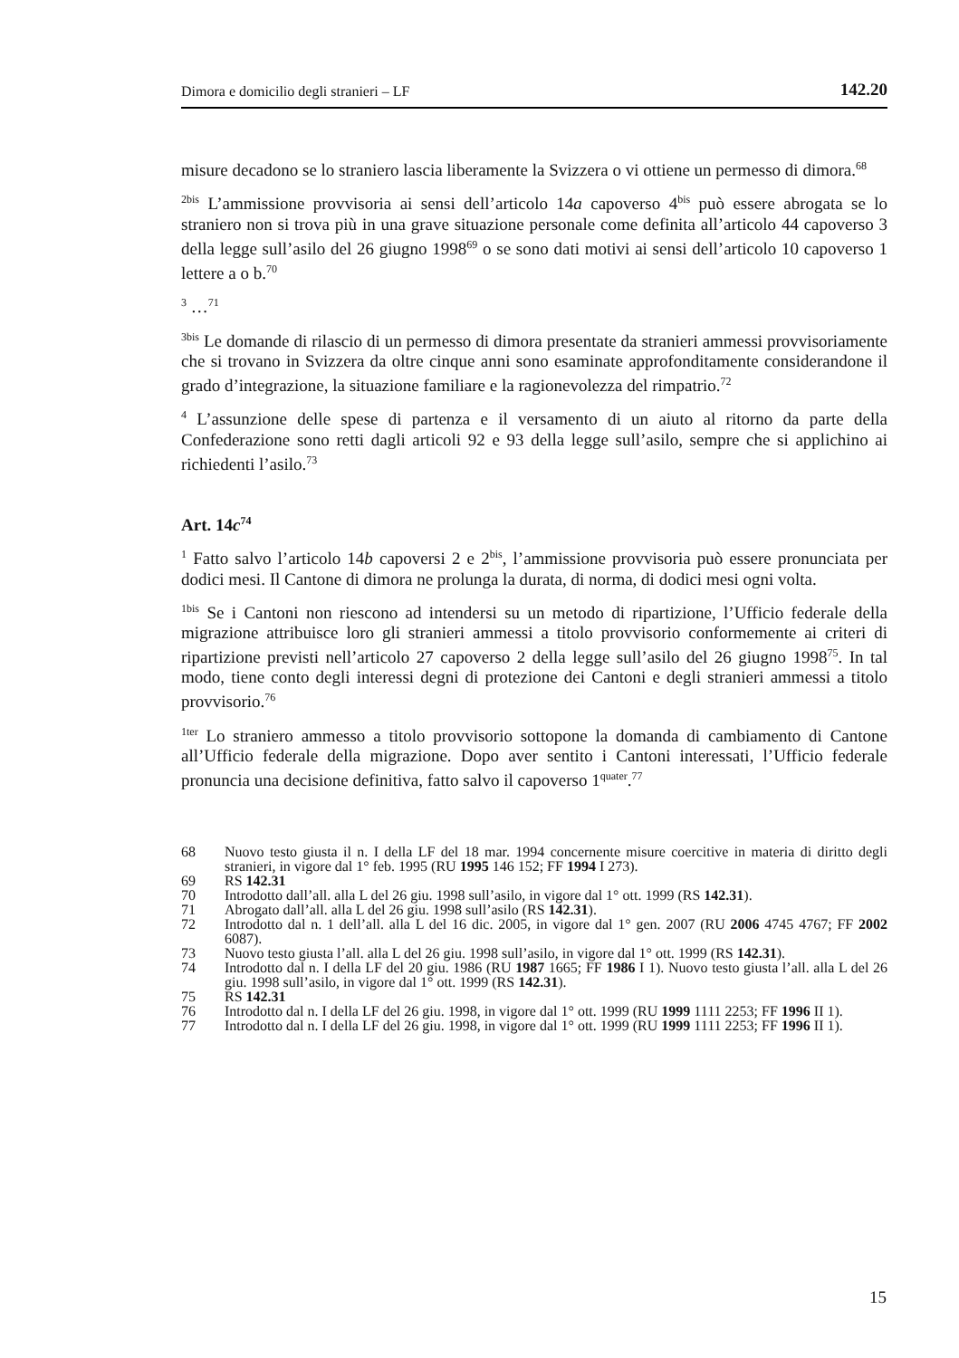Dimora e domicilio degli stranieri – LF 142.20
misure decadono se lo straniero lascia liberamente la Svizzera o vi ottiene un permesso di dimora.<sup>68</sup>
<sup>2bis</sup> L’ammissione provvisoria ai sensi dell’articolo 14a capoverso 4<sup>bis</sup> può essere abrogata se lo straniero non si trova più in una grave situazione personale come definita all’articolo 44 capoverso 3 della legge sull’asilo del 26 giugno 1998<sup>69</sup> o se sono dati motivi ai sensi dell’articolo 10 capoverso 1 lettere a o b.<sup>70</sup>
<sup>3</sup> …<sup>71</sup>
<sup>3bis</sup> Le domande di rilascio di un permesso di dimora presentate da stranieri ammessi provvisoriamente che si trovano in Svizzera da oltre cinque anni sono esaminate approfonditamente considerandone il grado d’integrazione, la situazione familiare e la ragionevolezza del rimpatrio.<sup>72</sup>
<sup>4</sup> L’assunzione delle spese di partenza e il versamento di un aiuto al ritorno da parte della Confederazione sono retti dagli articoli 92 e 93 della legge sull’asilo, sempre che si applichino ai richiedenti l’asilo.<sup>73</sup>
Art. 14c<sup>74</sup>
<sup>1</sup> Fatto salvo l’articolo 14b capoversi 2 e 2<sup>bis</sup>, l’ammissione provvisoria può essere pronunciata per dodici mesi. Il Cantone di dimora ne prolunga la durata, di norma, di dodici mesi ogni volta.
<sup>1bis</sup> Se i Cantoni non riescono ad intendersi su un metodo di ripartizione, l’Ufficio federale della migrazione attribuisce loro gli stranieri ammessi a titolo provvisorio conformemente ai criteri di ripartizione previsti nell’articolo 27 capoverso 2 della legge sull’asilo del 26 giugno 1998<sup>75</sup>. In tal modo, tiene conto degli interessi degni di protezione dei Cantoni e degli stranieri ammessi a titolo provvisorio.<sup>76</sup>
<sup>1ter</sup> Lo straniero ammesso a titolo provvisorio sottopone la domanda di cambiamento di Cantone all’Ufficio federale della migrazione. Dopo aver sentito i Cantoni interessati, l’Ufficio federale pronuncia una decisione definitiva, fatto salvo il capoverso 1<sup>quater</sup>.<sup>77</sup>
68 Nuovo testo giusta il n. I della LF del 18 mar. 1994 concernente misure coercitive in materia di diritto degli stranieri, in vigore dal 1° feb. 1995 (RU 1995 146 152; FF 1994 I 273).
69 RS 142.31
70 Introdotto dall’all. alla L del 26 giu. 1998 sull’asilo, in vigore dal 1° ott. 1999 (RS 142.31).
71 Abrogato dall’all. alla L del 26 giu. 1998 sull’asilo (RS 142.31).
72 Introdotto dal n. 1 dell’all. alla L del 16 dic. 2005, in vigore dal 1° gen. 2007 (RU 2006 4745 4767; FF 2002 6087).
73 Nuovo testo giusta l’all. alla L del 26 giu. 1998 sull’asilo, in vigore dal 1° ott. 1999 (RS 142.31).
74 Introdotto dal n. I della LF del 20 giu. 1986 (RU 1987 1665; FF 1986 I 1). Nuovo testo giusta l’all. alla L del 26 giu. 1998 sull’asilo, in vigore dal 1° ott. 1999 (RS 142.31).
75 RS 142.31
76 Introdotto dal n. I della LF del 26 giu. 1998, in vigore dal 1° ott. 1999 (RU 1999 1111 2253; FF 1996 II 1).
77 Introdotto dal n. I della LF del 26 giu. 1998, in vigore dal 1° ott. 1999 (RU 1999 1111 2253; FF 1996 II 1).
15